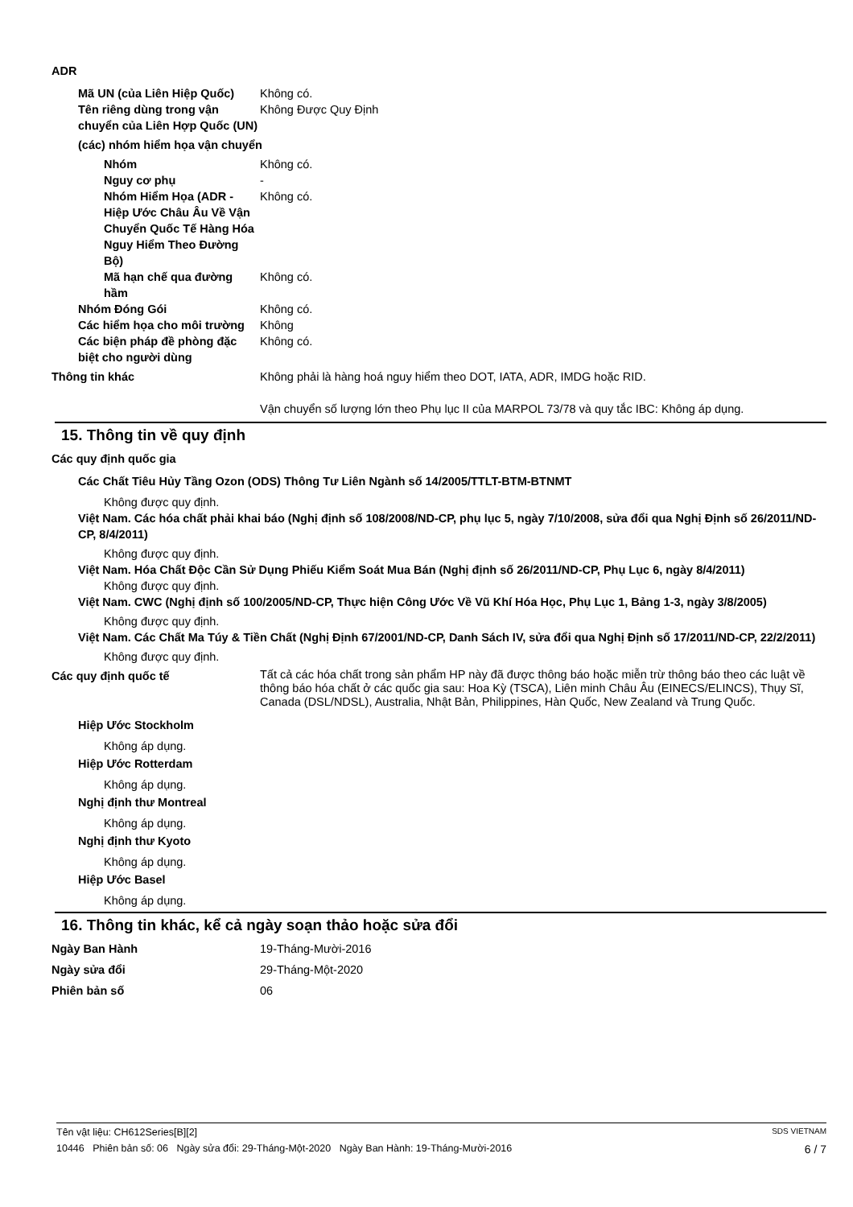ADR
Mã UN (của Liên Hiệp Quốc)
Không có.
Tên riêng dùng trong vận chuyển của Liên Hợp Quốc (UN)
Không Được Quy Định
(các) nhóm hiểm họa vận chuyển
Nhóm Không có.
Nguy cơ phụ -
Nhóm Hiểm Họa (ADR - Hiệp Ước Châu Âu Về Vận Chuyển Quốc Tế Hàng Hóa Nguy Hiểm Theo Đường Bộ)
Không có.
Mã hạn chế qua đường hầm
Không có.
Nhóm Đóng Gói Không có.
Các hiểm họa cho môi trường
Không
Các biện pháp đề phòng đặc biệt cho người dùng
Không có.
Thông tin khác Không phải là hàng hoá nguy hiểm theo DOT, IATA, ADR, IMDG hoặc RID.
Vận chuyển số lượng lớn theo Phụ lục II của MARPOL 73/78 và quy tắc IBC: Không áp dụng.
15. Thông tin về quy định
Các quy định quốc gia
Các Chất Tiêu Hủy Tầng Ozon (ODS) Thông Tư Liên Ngành số 14/2005/TTLT-BTM-BTNMT
Không được quy định.
Việt Nam. Các hóa chất phải khai báo (Nghị định số 108/2008/ND-CP, phụ lục 5, ngày 7/10/2008, sửa đổi qua Nghị Định số 26/2011/ND-CP, 8/4/2011)
Không được quy định.
Việt Nam. Hóa Chất Độc Cần Sử Dụng Phiếu Kiểm Soát Mua Bán (Nghị định số 26/2011/ND-CP, Phụ Lục 6, ngày 8/4/2011)
Không được quy định.
Việt Nam. CWC (Nghị định số 100/2005/ND-CP, Thực hiện Công Ước Về Vũ Khí Hóa Học, Phụ Lục 1, Bảng 1-3, ngày 3/8/2005)
Không được quy định.
Việt Nam. Các Chất Ma Túy & Tiền Chất (Nghị Định 67/2001/ND-CP, Danh Sách IV, sửa đổi qua Nghị Định số 17/2011/ND-CP, 22/2/2011)
Không được quy định.
Các quy định quốc tế
Tất cả các hóa chất trong sản phẩm HP này đã được thông báo hoặc miễn trừ thông báo theo các luật về thông báo hóa chất ở các quốc gia sau: Hoa Kỳ (TSCA), Liên minh Châu Âu (EINECS/ELINCS), Thụy Sĩ, Canada (DSL/NDSL), Australia, Nhật Bản, Philippines, Hàn Quốc, New Zealand và Trung Quốc.
Hiệp Ước Stockholm
Không áp dụng.
Hiệp Ước Rotterdam
Không áp dụng.
Nghị định thư Montreal
Không áp dụng.
Nghị định thư Kyoto
Không áp dụng.
Hiệp Ước Basel
Không áp dụng.
16. Thông tin khác, kể cả ngày soạn thảo hoặc sửa đổi
Ngày Ban Hành 19-Tháng-Mười-2016
Ngày sửa đổi 29-Tháng-Một-2020
Phiên bản số 06
Tên vật liệu: CH612Series[B][2] SDS VIETNAM
10446 Phiên bản số: 06 Ngày sửa đổi: 29-Tháng-Một-2020 Ngày Ban Hành: 19-Tháng-Mười-2016 6 / 7